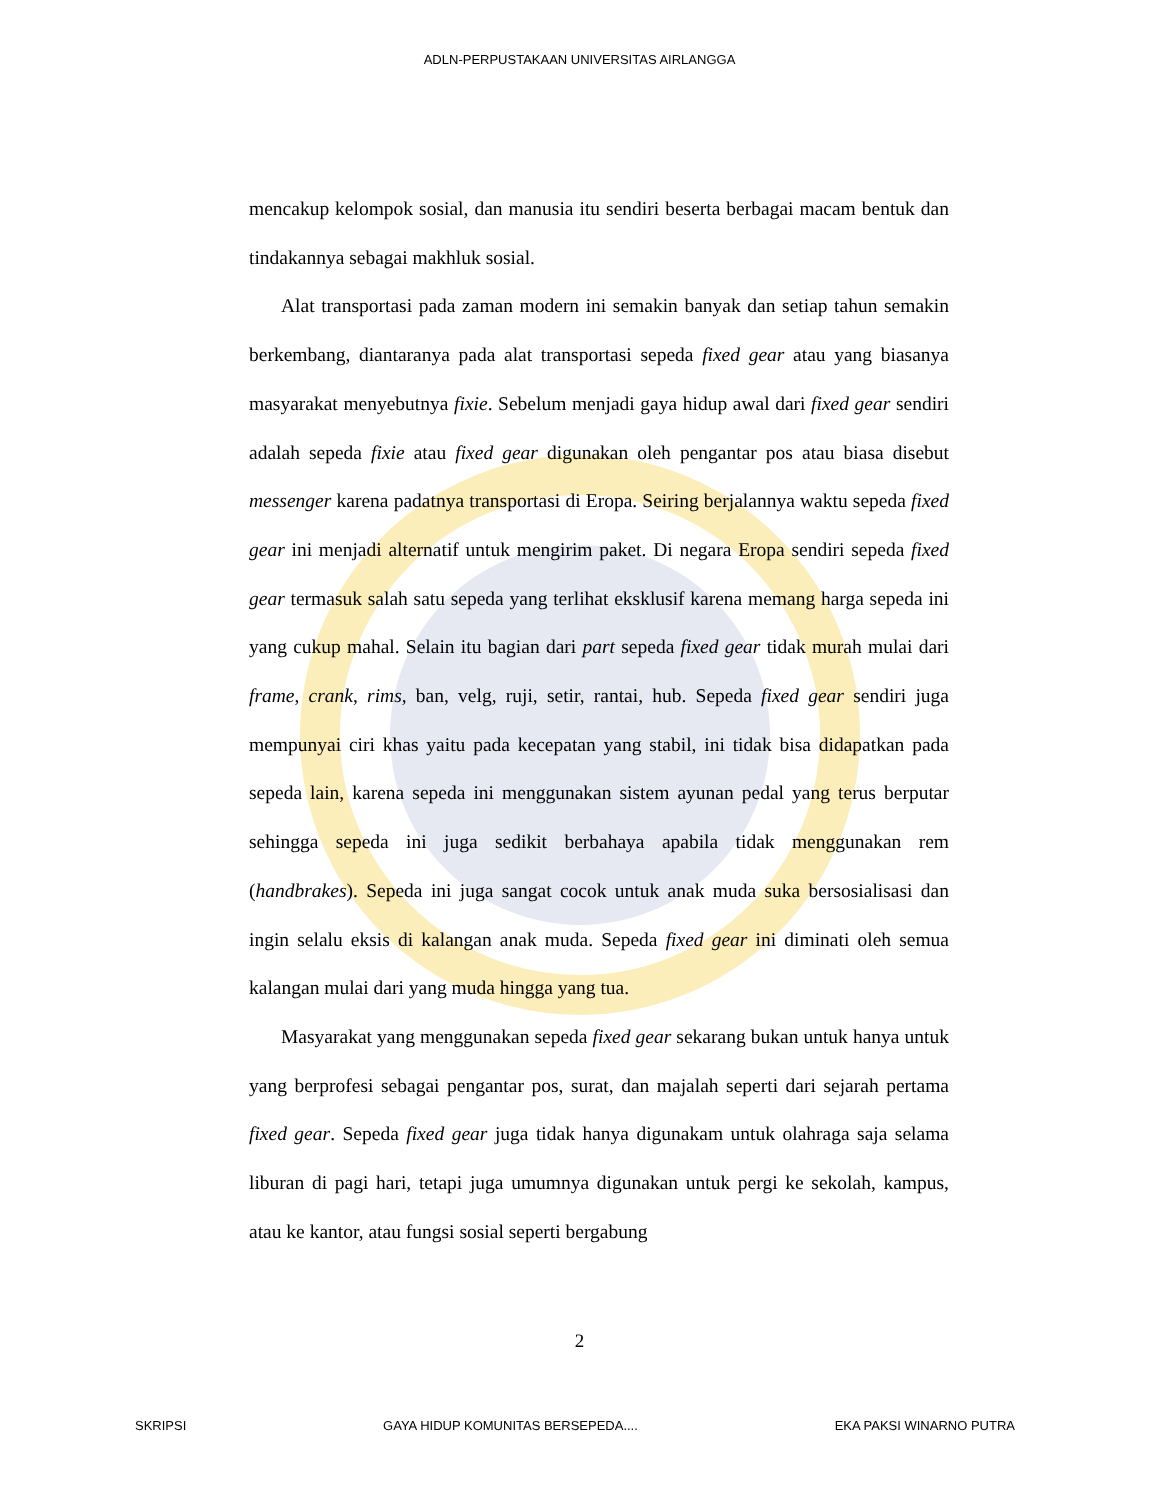ADLN-PERPUSTAKAAN UNIVERSITAS AIRLANGGA
mencakup kelompok sosial, dan manusia itu sendiri beserta berbagai macam bentuk dan tindakannya sebagai makhluk sosial.
Alat transportasi pada zaman modern ini semakin banyak dan setiap tahun semakin berkembang, diantaranya pada alat transportasi sepeda fixed gear atau yang biasanya masyarakat menyebutnya fixie. Sebelum menjadi gaya hidup awal dari fixed gear sendiri adalah sepeda fixie atau fixed gear digunakan oleh pengantar pos atau biasa disebut messenger karena padatnya transportasi di Eropa. Seiring berjalannya waktu sepeda fixed gear ini menjadi alternatif untuk mengirim paket. Di negara Eropa sendiri sepeda fixed gear termasuk salah satu sepeda yang terlihat eksklusif karena memang harga sepeda ini yang cukup mahal. Selain itu bagian dari part sepeda fixed gear tidak murah mulai dari frame, crank, rims, ban, velg, ruji, setir, rantai, hub. Sepeda fixed gear sendiri juga mempunyai ciri khas yaitu pada kecepatan yang stabil, ini tidak bisa didapatkan pada sepeda lain, karena sepeda ini menggunakan sistem ayunan pedal yang terus berputar sehingga sepeda ini juga sedikit berbahaya apabila tidak menggunakan rem (handbrakes). Sepeda ini juga sangat cocok untuk anak muda suka bersosialisasi dan ingin selalu eksis di kalangan anak muda. Sepeda fixed gear ini diminati oleh semua kalangan mulai dari yang muda hingga yang tua.
Masyarakat yang menggunakan sepeda fixed gear sekarang bukan untuk hanya untuk yang berprofesi sebagai pengantar pos, surat, dan majalah seperti dari sejarah pertama fixed gear. Sepeda fixed gear juga tidak hanya digunakam untuk olahraga saja selama liburan di pagi hari, tetapi juga umumnya digunakan untuk pergi ke sekolah, kampus, atau ke kantor, atau fungsi sosial seperti bergabung
2
SKRIPSI GAYA HIDUP KOMUNITAS BERSEPEDA.... EKA PAKSI WINARNO PUTRA